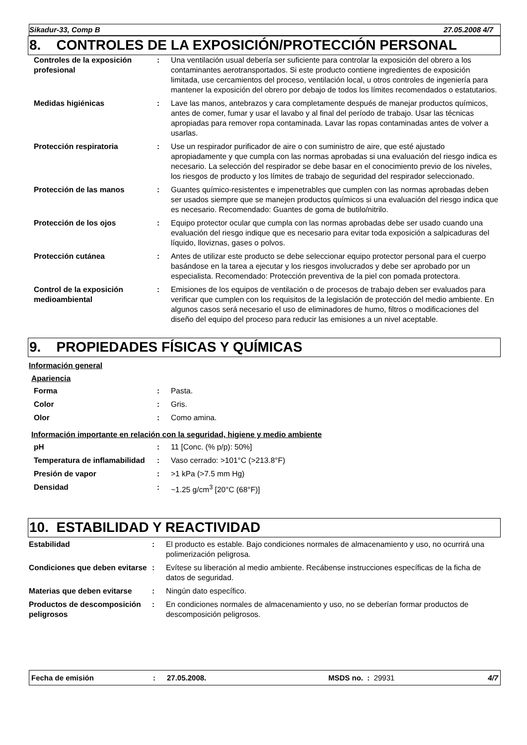Sikadur-33, Comp B 27.05.2008 4/7
8. CONTROLES DE LA EXPOSICIÓN/PROTECCIÓN PERSONAL
| Controles de la exposición profesional | : | Una ventilación usual debería ser suficiente para controlar la exposición del obrero a los contaminantes aerotransportados. Si este producto contiene ingredientes de exposición limitada, use cercamientos del proceso, ventilación local, u otros controles de ingeniería para mantener la exposición del obrero por debajo de todos los límites recomendados o estatutarios. |
| Medidas higiénicas | : | Lave las manos, antebrazos y cara completamente después de manejar productos químicos, antes de comer, fumar y usar el lavabo y al final del período de trabajo. Usar las técnicas apropiadas para remover ropa contaminada. Lavar las ropas contaminadas antes de volver a usarlas. |
| Protección respiratoria | : | Use un respirador purificador de aire o con suministro de aire, que esté ajustado apropiadamente y que cumpla con las normas aprobadas si una evaluación del riesgo indica es necesario. La selección del respirador se debe basar en el conocimiento previo de los niveles, los riesgos de producto y los límites de trabajo de seguridad del respirador seleccionado. |
| Protección de las manos | : | Guantes químico-resistentes e impenetrables que cumplen con las normas aprobadas deben ser usados siempre que se manejen productos químicos si una evaluación del riesgo indica que es necesario. Recomendado: Guantes de goma de butilo/nitrilo. |
| Protección de los ojos | : | Equipo protector ocular que cumpla con las normas aprobadas debe ser usado cuando una evaluación del riesgo indique que es necesario para evitar toda exposición a salpicaduras del líquido, lloviznas, gases o polvos. |
| Protección cutánea | : | Antes de utilizar este producto se debe seleccionar equipo protector personal para el cuerpo basándose en la tarea a ejecutar y los riesgos involucrados y debe ser aprobado por un especialista. Recomendado: Protección preventiva de la piel con pomada protectora. |
| Control de la exposición medioambiental | : | Emisiones de los equipos de ventilación o de procesos de trabajo deben ser evaluados para verificar que cumplen con los requisitos de la legislación de protección del medio ambiente. En algunos casos será necesario el uso de eliminadores de humo, filtros o modificaciones del diseño del equipo del proceso para reducir las emisiones a un nivel aceptable. |
9. PROPIEDADES FÍSICAS Y QUÍMICAS
Información general
Apariencia
| Forma | : | Pasta. |
| Color | : | Gris. |
| Olor | : | Como amina. |
Información importante en relación con la seguridad, higiene y medio ambiente
| pH | : | 11 [Conc. (% p/p): 50%] |
| Temperatura de inflamabilidad | : | Vaso cerrado: >101°C (>213.8°F) |
| Presión de vapor | : | >1 kPa (>7.5 mm Hg) |
| Densidad | : | ~1.25 g/cm<sup>3</sup> [20°C (68°F)] |
10. ESTABILIDAD Y REACTIVIDAD
| Estabilidad | : | El producto es estable. Bajo condiciones normales de almacenamiento y uso, no ocurrirá una polimerización peligrosa. |
| Condiciones que deben evitarse | : | Evítese su liberación al medio ambiente. Recábense instrucciones específicas de la ficha de datos de seguridad. |
| Materias que deben evitarse | : | Ningún dato específico. |
| Productos de descomposición peligrosos | : | En condiciones normales de almacenamiento y uso, no se deberían formar productos de descomposición peligrosos. |
Fecha de emisión: 27.05.2008. MSDS no. : 29931 4/7